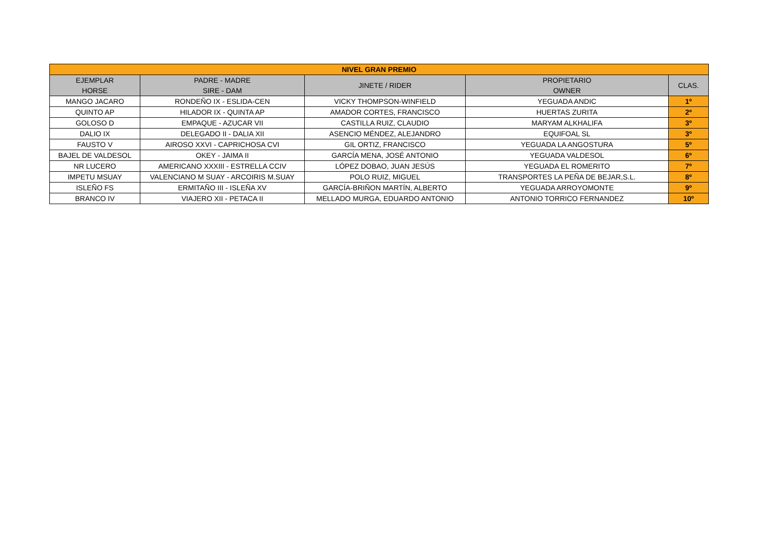| NIVEL GRAN PREMIO | | | | |
| EJEMPLAR HORSE | PADRE - MADRE SIRE - DAM | JINETE / RIDER | PROPIETARIO OWNER | CLAS. |
| MANGO JACARO | RONDEÑO IX - ESLIDA-CEN | VICKY THOMPSON-WINFIELD | YEGUADA ANDIC | 1º |
| QUINTO AP | HILADOR IX - QUINTA AP | AMADOR CORTES, FRANCISCO | HUERTAS ZURITA | 2º |
| GOLOSO D | EMPAQUE - AZUCAR VII | CASTILLA RUIZ, CLAUDIO | MARYAM ALKHALIFA | 3º |
| DALIO IX | DELEGADO II - DALIA XII | ASENCIO MÉNDEZ, ALEJANDRO | EQUIFOAL SL | 3º |
| FAUSTO V | AIROSO XXVI - CAPRICHOSA CVI | GIL ORTIZ, FRANCISCO | YEGUADA LA ANGOSTURA | 5º |
| BAJEL DE VALDESOL | OKEY - JAIMA II | GARCÍA MENA, JOSÉ ANTONIO | YEGUADA VALDESOL | 6º |
| NR LUCERO | AMERICANO XXXIII - ESTRELLA CCIV | LÓPEZ DOBAO, JUAN JESÚS | YEGUADA EL ROMERITO | 7º |
| IMPETU MSUAY | VALENCIANO M SUAY - ARCOIRIS M.SUAY | POLO RUIZ, MIGUEL | TRANSPORTES LA PEÑA DE BEJAR,S.L. | 8º |
| ISLEÑO FS | ERMITAÑO III - ISLEÑA XV | GARCÍA-BRIÑON MARTÍN, ALBERTO | YEGUADA ARROYOMONTE | 9º |
| BRANCO IV | VIAJERO XII - PETACA II | MELLADO MURGA, EDUARDO ANTONIO | ANTONIO TORRICO FERNANDEZ | 10º |